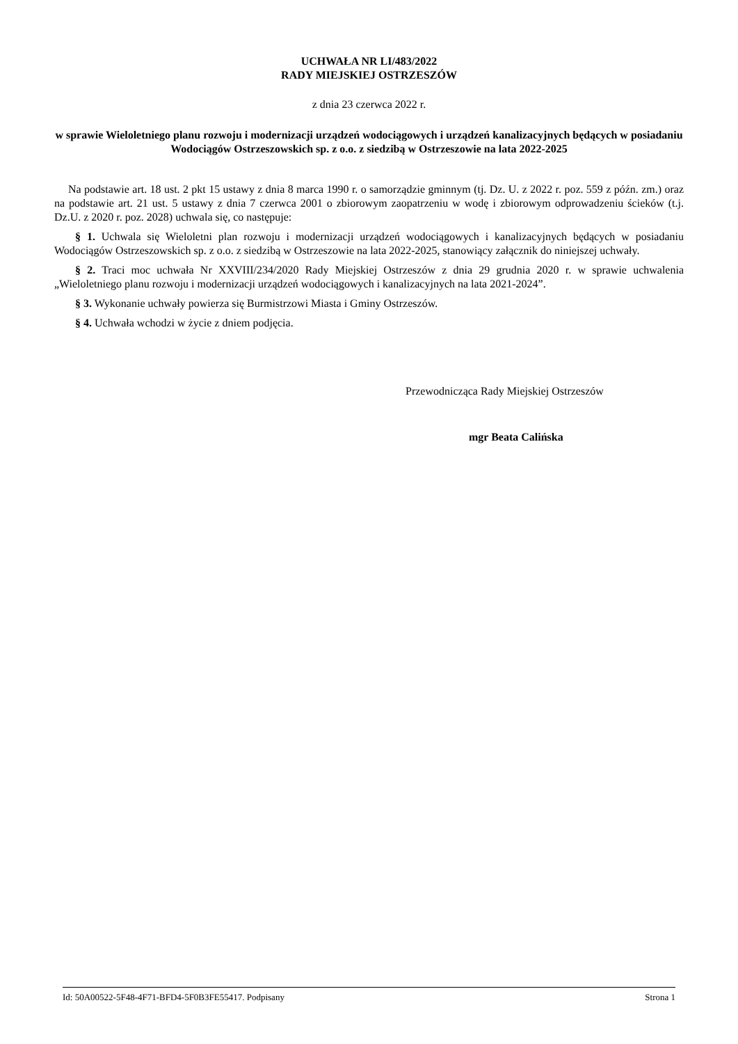UCHWAŁA NR LI/483/2022
RADY MIEJSKIEJ OSTRZESZÓW
z dnia 23 czerwca 2022 r.
w sprawie Wieloletniego planu rozwoju i modernizacji urządzeń wodociągowych i urządzeń kanalizacyjnych będących w posiadaniu Wodociągów Ostrzeszowskich sp. z o.o. z siedzibą w Ostrzeszowie na lata 2022-2025
Na podstawie art. 18 ust. 2 pkt 15 ustawy z dnia 8 marca 1990 r. o samorządzie gminnym (tj. Dz. U. z 2022 r. poz. 559 z późn. zm.) oraz na podstawie art. 21 ust. 5 ustawy z dnia 7 czerwca 2001 o zbiorowym zaopatrzeniu w wodę i zbiorowym odprowadzeniu ścieków (t.j. Dz.U. z 2020 r. poz. 2028) uchwala się, co następuje:
§ 1. Uchwala się Wieloletni plan rozwoju i modernizacji urządzeń wodociągowych i kanalizacyjnych będących w posiadaniu Wodociągów Ostrzeszowskich sp. z o.o. z siedzibą w Ostrzeszowie na lata 2022-2025, stanowiący załącznik do niniejszej uchwały.
§ 2. Traci moc uchwała Nr XXVIII/234/2020 Rady Miejskiej Ostrzeszów z dnia 29 grudnia 2020 r. w sprawie uchwalenia „Wieloletniego planu rozwoju i modernizacji urządzeń wodociągowych i kanalizacyjnych na lata 2021-2024”.
§ 3. Wykonanie uchwały powierza się Burmistrzowi Miasta i Gminy Ostrzeszów.
§ 4. Uchwała wchodzi w życie z dniem podjęcia.
Przewodnicząca Rady Miejskiej Ostrzeszów
mgr Beata Calińska
Id: 50A00522-5F48-4F71-BFD4-5F0B3FE55417. Podpisany Strona 1